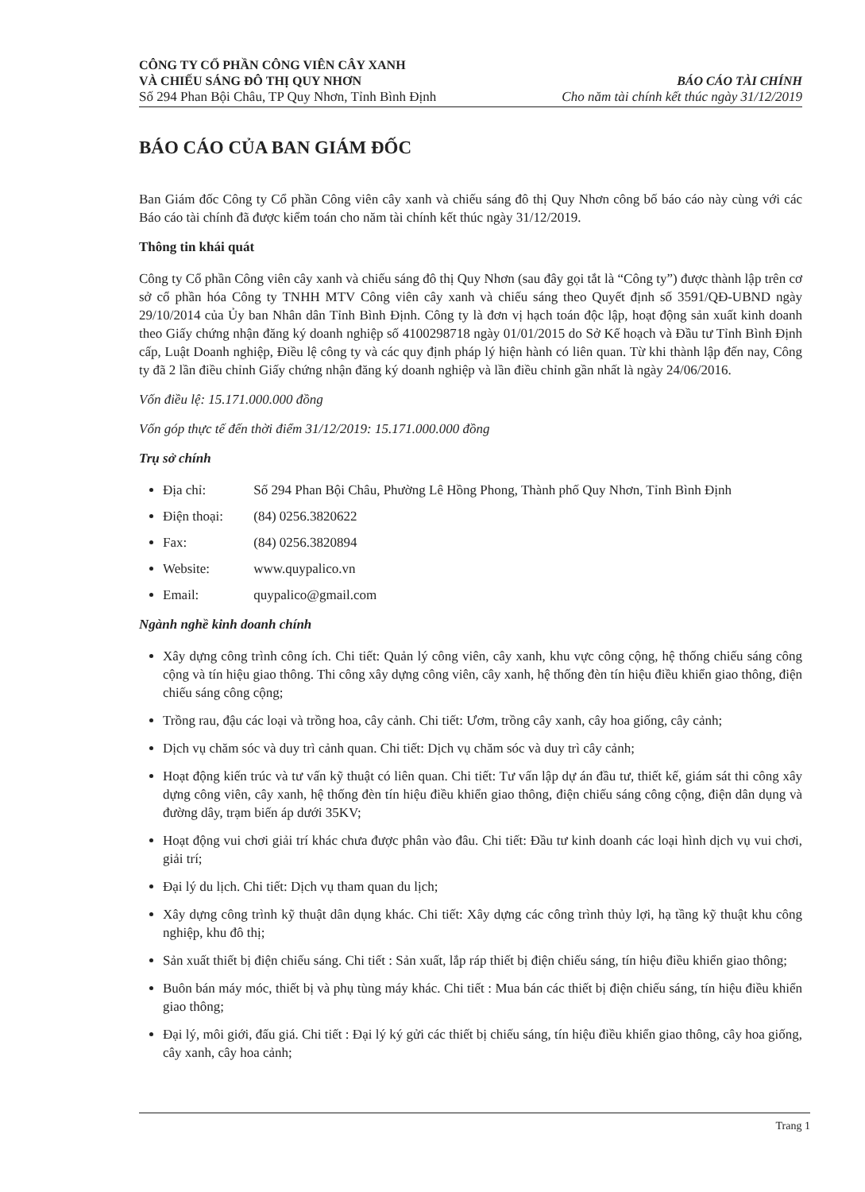CÔNG TY CỔ PHẦN CÔNG VIÊN CÂY XANH
VÀ CHIẾU SÁNG ĐÔ THỊ QUY NHƠN
Số 294 Phan Bội Châu, TP Quy Nhơn, Tỉnh Bình Định
BÁO CÁO TÀI CHÍNH
Cho năm tài chính kết thúc ngày 31/12/2019
BÁO CÁO CỦA BAN GIÁM ĐỐC
Ban Giám đốc Công ty Cổ phần Công viên cây xanh và chiếu sáng đô thị Quy Nhơn công bố báo cáo này cùng với các Báo cáo tài chính đã được kiểm toán cho năm tài chính kết thúc ngày 31/12/2019.
Thông tin khái quát
Công ty Cổ phần Công viên cây xanh và chiếu sáng đô thị Quy Nhơn (sau đây gọi tắt là “Công ty”) được thành lập trên cơ sở cổ phần hóa Công ty TNHH MTV Công viên cây xanh và chiếu sáng theo Quyết định số 3591/QĐ-UBND ngày 29/10/2014 của Ủy ban Nhân dân Tỉnh Bình Định. Công ty là đơn vị hạch toán độc lập, hoạt động sản xuất kinh doanh theo Giấy chứng nhận đăng ký doanh nghiệp số 4100298718 ngày 01/01/2015 do Sở Kế hoạch và Đầu tư Tỉnh Bình Định cấp, Luật Doanh nghiệp, Điều lệ công ty và các quy định pháp lý hiện hành có liên quan. Từ khi thành lập đến nay, Công ty đã 2 lần điều chỉnh Giấy chứng nhận đăng ký doanh nghiệp và lần điều chỉnh gần nhất là ngày 24/06/2016.
Vốn điều lệ: 15.171.000.000 đồng
Vốn góp thực tế đến thời điểm 31/12/2019: 15.171.000.000 đồng
Trụ sở chính
Địa chỉ: Số 294 Phan Bội Châu, Phường Lê Hồng Phong, Thành phố Quy Nhơn, Tỉnh Bình Định
Điện thoại: (84) 0256.3820622
Fax: (84) 0256.3820894
Website: www.quypalico.vn
Email: quypalico@gmail.com
Ngành nghề kinh doanh chính
Xây dựng công trình công ích. Chi tiết: Quản lý công viên, cây xanh, khu vực công cộng, hệ thống chiếu sáng công cộng và tín hiệu giao thông. Thi công xây dựng công viên, cây xanh, hệ thống đèn tín hiệu điều khiển giao thông, điện chiếu sáng công cộng;
Trồng rau, đậu các loại và trồng hoa, cây cảnh. Chi tiết: Ươm, trồng cây xanh, cây hoa giống, cây cảnh;
Dịch vụ chăm sóc và duy trì cảnh quan. Chi tiết: Dịch vụ chăm sóc và duy trì cây cảnh;
Hoạt động kiến trúc và tư vấn kỹ thuật có liên quan. Chi tiết: Tư vấn lập dự án đầu tư, thiết kế, giám sát thi công xây dựng công viên, cây xanh, hệ thống đèn tín hiệu điều khiển giao thông, điện chiếu sáng công cộng, điện dân dụng và đường dây, trạm biến áp dưới 35KV;
Hoạt động vui chơi giải trí khác chưa được phân vào đâu. Chi tiết: Đầu tư kinh doanh các loại hình dịch vụ vui chơi, giải trí;
Đại lý du lịch. Chi tiết: Dịch vụ tham quan du lịch;
Xây dựng công trình kỹ thuật dân dụng khác. Chi tiết: Xây dựng các công trình thủy lợi, hạ tầng kỹ thuật khu công nghiệp, khu đô thị;
Sản xuất thiết bị điện chiếu sáng. Chi tiết : Sản xuất, lắp ráp thiết bị điện chiếu sáng, tín hiệu điều khiển giao thông;
Buôn bán máy móc, thiết bị và phụ tùng máy khác. Chi tiết : Mua bán các thiết bị điện chiếu sáng, tín hiệu điều khiển giao thông;
Đại lý, môi giới, đấu giá. Chi tiết : Đại lý ký gửi các thiết bị chiếu sáng, tín hiệu điều khiển giao thông, cây hoa giống, cây xanh, cây hoa cảnh;
Trang 1